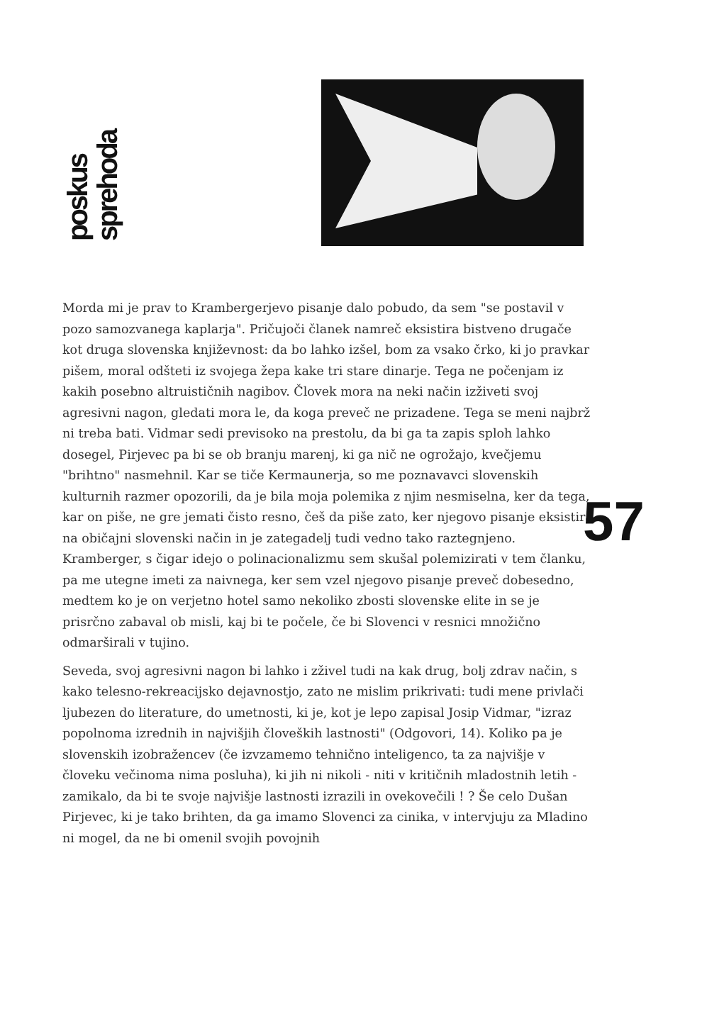poskus
sprehoda
57
Morda mi je prav to Krambergerjevo pisanje dalo pobudo, da sem "se postavil v pozo samozvanega kaplarja". Pričujoči članek namreč eksistira bistveno drugače kot druga slovenska književnost: da bo lahko izšel, bom za vsako črko, ki jo pravkar pišem, moral odšteti iz svojega žepa kake tri stare dinarje. Tega ne počenjam iz kakih posebno altruističnih nagibov. Človek mora na neki način izživeti svoj agresivni nagon, gledati mora le, da koga preveč ne prizadene. Tega se meni najbrž ni treba bati. Vidmar sedi previsoko na prestolu, da bi ga ta zapis sploh lahko dosegel, Pirjevec pa bi se ob branju marenj, ki ga nič ne ogrožajo, kvečjemu "brihtno" nasmehnil. Kar se tiče Kermaunerja, so me poznavavci slovenskih kulturnih razmer opozorili, da je bila moja polemika z njim nesmiselna, ker da tega, kar on piše, ne gre jemati čisto resno, češ da piše zato, ker njegovo pisanje eksistira na običajni slovenski način in je zategadelj tudi vedno tako raztegnjeno. Kramberger, s čigar idejo o polinacionalizmu sem skušal polemizirati v tem članku, pa me utegne imeti za naivnega, ker sem vzel njegovo pisanje preveč dobesedno, medtem ko je on verjetno hotel samo nekoliko zbosti slovenske elite in se je prisrčno zabaval ob misli, kaj bi te počele, če bi Slovenci v resnici množično odmarširali v tujino.
Seveda, svoj agresivni nagon bi lahko i zživel tudi na kak drug, bolj zdrav način, s kako telesno-rekreacijsko dejavnostjo, zato ne mislim prikrivati: tudi mene privlači ljubezen do literature, do umetnosti, ki je, kot je lepo zapisal Josip Vidmar, "izraz popolnoma izrednih in najvišjih človeških lastnosti" (Odgovori, 14). Koliko pa je slovenskih izobražencev (če izvzamemo tehnično inteligenco, ta za najvišje v človeku večinoma nima posluha), ki jih ni nikoli - niti v kritičnih mladostnih letih - zamikalo, da bi te svoje najvišje lastnosti izrazili in ovekovečili ! ? Še celo Dušan Pirjevec, ki je tako brihten, da ga imamo Slovenci za cinika, v intervjuju za Mladino ni mogel, da ne bi omenil svojih povojnih